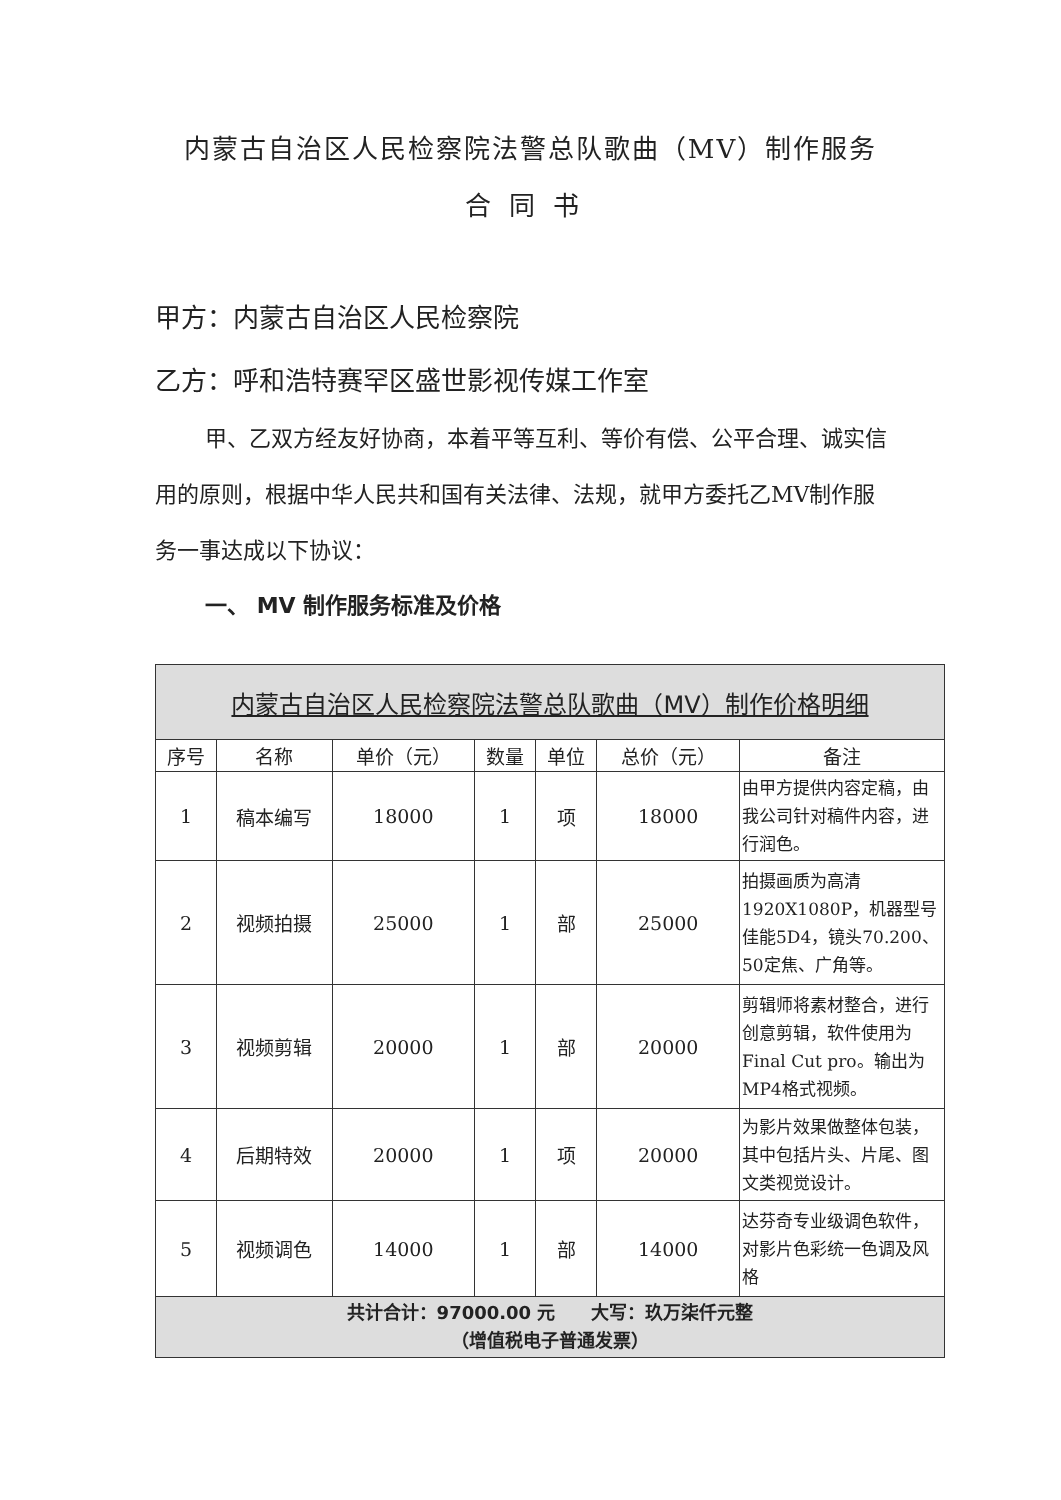内蒙古自治区人民检察院法警总队歌曲（MV）制作服务
合同书
甲方：内蒙古自治区人民检察院
乙方：呼和浩特赛罕区盛世影视传媒工作室
甲、乙双方经友好协商，本着平等互利、等价有偿、公平合理、诚实信用的原则，根据中华人民共和国有关法律、法规，就甲方委托乙MV制作服务一事达成以下协议：
一、 MV 制作服务标准及价格
| 内蒙古自治区人民检察院法警总队歌曲（MV）制作价格明细 | | | | | | |
| 序号 | 名称 | 单价（元） | 数量 | 单位 | 总价（元） | 备注 |
| 1 | 稿本编写 | 18000 | 1 | 项 | 18000 | 由甲方提供内容定稿，由我公司针对稿件内容，进行润色。 |
| 2 | 视频拍摄 | 25000 | 1 | 部 | 25000 | 拍摄画质为高清1920X1080P，机器型号佳能5D4，镜头70.200、50定焦、广角等。 |
| 3 | 视频剪辑 | 20000 | 1 | 部 | 20000 | 剪辑师将素材整合，进行创意剪辑，软件使用为Final Cut pro。输出为MP4格式视频。 |
| 4 | 后期特效 | 20000 | 1 | 项 | 20000 | 为影片效果做整体包装，其中包括片头、片尾、图文类视觉设计。 |
| 5 | 视频调色 | 14000 | 1 | 部 | 14000 | 达芬奇专业级调色软件，对影片色彩统一色调及风格 |
| 共计合计：97000.00 元 大写：玖万柒仟元整 （增值税电子普通发票） | | | | | | |